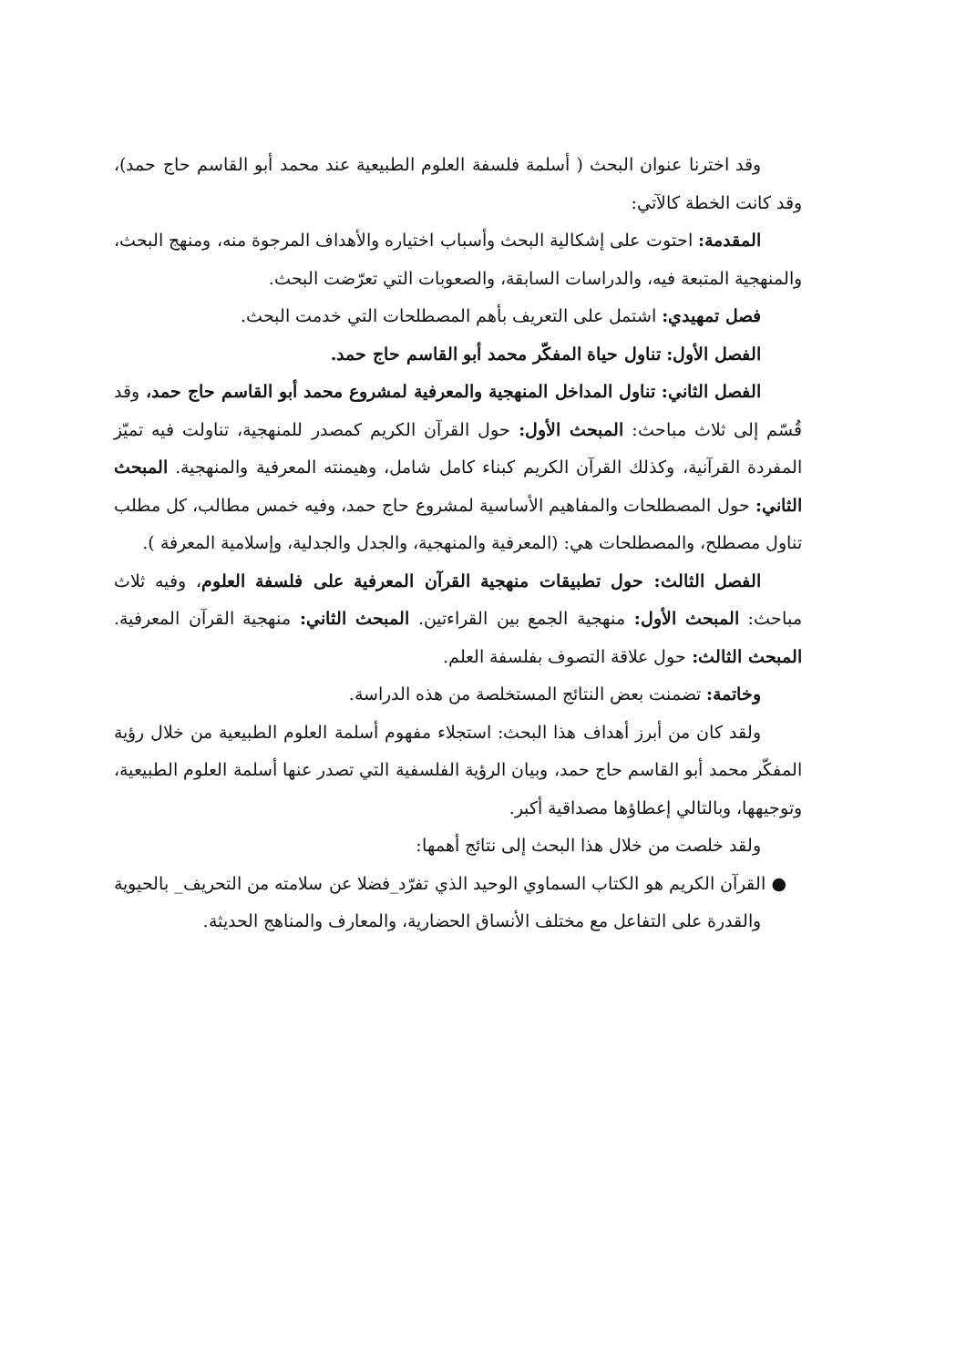وقد اخترنا عنوان البحث ( أسلمة فلسفة العلوم الطبيعية عند محمد أبو القاسم حاج حمد)، وقد كانت الخطة كالآتي:
المقدمة: احتوت على إشكالية البحث وأسباب اختياره والأهداف المرجوة منه، ومنهج البحث، والمنهجية المتبعة فيه، والدراسات السابقة، والصعوبات التي تعرّضت البحث.
فصل تمهيدي: اشتمل على التعريف بأهم المصطلحات التي خدمت البحث.
الفصل الأول: تناول حياة المفكّر محمد أبو القاسم حاج حمد.
الفصل الثاني: تناول المداخل المنهجية والمعرفية لمشروع محمد أبو القاسم حاج حمد، وقد قُسّم إلى ثلاث مباحث: المبحث الأول: حول القرآن الكريم كمصدر للمنهجية، تناولت فيه تميّز المفردة القرآنية، وكذلك القرآن الكريم كبناء كامل شامل، وهيمنته المعرفية والمنهجية. المبحث الثاني: حول المصطلحات والمفاهيم الأساسية لمشروع حاج حمد، وفيه خمس مطالب، كل مطلب تناول مصطلح، والمصطلحات هي: (المعرفية والمنهجية، والجدل والجدلية، وإسلامية المعرفة ).
الفصل الثالث: حول تطبيقات منهجية القرآن المعرفية على فلسفة العلوم، وفيه ثلاث مباحث: المبحث الأول: منهجية الجمع بين القراءتين. المبحث الثاني: منهجية القرآن المعرفية. المبحث الثالث: حول علاقة التصوف بفلسفة العلم.
وخاتمة: تضمنت بعض النتائج المستخلصة من هذه الدراسة.
ولقد كان من أبرز أهداف هذا البحث: استجلاء مفهوم أسلمة العلوم الطبيعية من خلال رؤية المفكّر محمد أبو القاسم حاج حمد، وبيان الرؤية الفلسفية التي تصدر عنها أسلمة العلوم الطبيعية، وتوجيهها، وبالتالي إعطاؤها مصداقية أكبر.
ولقد خلصت من خلال هذا البحث إلى نتائج أهمها:
● القرآن الكريم هو الكتاب السماوي الوحيد الذي تفرّد_فضلا عن سلامته من التحريف_ بالحيوية والقدرة على التفاعل مع مختلف الأنساق الحضارية، والمعارف والمناهج الحديثة.